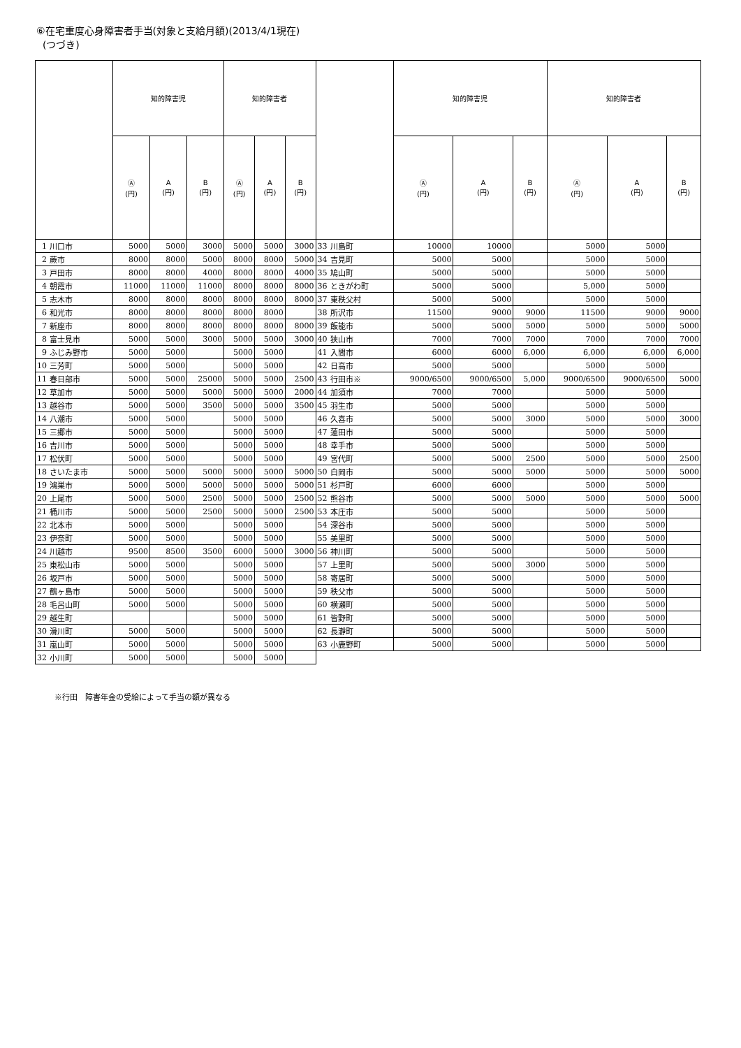⑥在宅重度心身障害者手当(対象と支給月額)(2013/4/1現在)
(つづき)
| | | 知的障害児 | | | 知的障害者 | | | | | 知的障害児 | | | 知的障害者 | | |
| --- | --- | --- | --- | --- | --- | --- | --- | --- | --- | --- | --- | --- | --- | --- | --- |
| | | Ⓐ (円) | A (円) | B (円) | Ⓐ (円) | A (円) | B (円) | | | Ⓐ (円) | A (円) | B (円) | Ⓐ (円) | A (円) | B (円) |
| 1 | 川口市 | 5000 | 5000 | 3000 | 5000 | 5000 | 3000 | 33 | 川島町 | 10000 | 10000 | | 5000 | 5000 | |
| 2 | 蕨市 | 8000 | 8000 | 5000 | 8000 | 8000 | 5000 | 34 | 吉見町 | 5000 | 5000 | | 5000 | 5000 | |
| 3 | 戸田市 | 8000 | 8000 | 4000 | 8000 | 8000 | 4000 | 35 | 鳩山町 | 5000 | 5000 | | 5000 | 5000 | |
| 4 | 朝霞市 | 11000 | 11000 | 11000 | 8000 | 8000 | 8000 | 36 | ときがわ町 | 5000 | 5000 | | 5,000 | 5000 | |
| 5 | 志木市 | 8000 | 8000 | 8000 | 8000 | 8000 | 8000 | 37 | 東秩父村 | 5000 | 5000 | | 5000 | 5000 | |
| 6 | 和光市 | 8000 | 8000 | 8000 | 8000 | 8000 | | 38 | 所沢市 | 11500 | 9000 | 9000 | 11500 | 9000 | 9000 |
| 7 | 新座市 | 8000 | 8000 | 8000 | 8000 | 8000 | 8000 | 39 | 飯能市 | 5000 | 5000 | 5000 | 5000 | 5000 | 5000 |
| 8 | 富士見市 | 5000 | 5000 | 3000 | 5000 | 5000 | 3000 | 40 | 狭山市 | 7000 | 7000 | 7000 | 7000 | 7000 | 7000 |
| 9 | ふじみ野市 | 5000 | 5000 | | 5000 | 5000 | | 41 | 入間市 | 6000 | 6000 | 6,000 | 6,000 | 6,000 | 6,000 |
| 10 | 三芳町 | 5000 | 5000 | | 5000 | 5000 | | 42 | 日高市 | 5000 | 5000 | | 5000 | 5000 | |
| 11 | 春日部市 | 5000 | 5000 | 25000 | 5000 | 5000 | 2500 | 43 | 行田市※ | 9000/6500 | 9000/6500 | 5,000 | 9000/6500 | 9000/6500 | 5000 |
| 12 | 草加市 | 5000 | 5000 | 5000 | 5000 | 5000 | 2000 | 44 | 加須市 | 7000 | 7000 | | 5000 | 5000 | |
| 13 | 越谷市 | 5000 | 5000 | 3500 | 5000 | 5000 | 3500 | 45 | 羽生市 | 5000 | 5000 | | 5000 | 5000 | |
| 14 | 八潮市 | 5000 | 5000 | | 5000 | 5000 | | 46 | 久喜市 | 5000 | 5000 | 3000 | 5000 | 5000 | 3000 |
| 15 | 三郷市 | 5000 | 5000 | | 5000 | 5000 | | 47 | 蓮田市 | 5000 | 5000 | | 5000 | 5000 | |
| 16 | 吉川市 | 5000 | 5000 | | 5000 | 5000 | | 48 | 幸手市 | 5000 | 5000 | | 5000 | 5000 | |
| 17 | 松伏町 | 5000 | 5000 | | 5000 | 5000 | | 49 | 宮代町 | 5000 | 5000 | 2500 | 5000 | 5000 | 2500 |
| 18 | さいたま市 | 5000 | 5000 | 5000 | 5000 | 5000 | 5000 | 50 | 白岡市 | 5000 | 5000 | 5000 | 5000 | 5000 | 5000 |
| 19 | 鴻巣市 | 5000 | 5000 | 5000 | 5000 | 5000 | 5000 | 51 | 杉戸町 | 6000 | 6000 | | 5000 | 5000 | |
| 20 | 上尾市 | 5000 | 5000 | 2500 | 5000 | 5000 | 2500 | 52 | 熊谷市 | 5000 | 5000 | 5000 | 5000 | 5000 | 5000 |
| 21 | 桶川市 | 5000 | 5000 | 2500 | 5000 | 5000 | 2500 | 53 | 本庄市 | 5000 | 5000 | | 5000 | 5000 | |
| 22 | 北本市 | 5000 | 5000 | | 5000 | 5000 | | 54 | 深谷市 | 5000 | 5000 | | 5000 | 5000 | |
| 23 | 伊奈町 | 5000 | 5000 | | 5000 | 5000 | | 55 | 美里町 | 5000 | 5000 | | 5000 | 5000 | |
| 24 | 川越市 | 9500 | 8500 | 3500 | 6000 | 5000 | 3000 | 56 | 神川町 | 5000 | 5000 | | 5000 | 5000 | |
| 25 | 東松山市 | 5000 | 5000 | | 5000 | 5000 | | 57 | 上里町 | 5000 | 5000 | 3000 | 5000 | 5000 | |
| 26 | 坂戸市 | 5000 | 5000 | | 5000 | 5000 | | 58 | 寄居町 | 5000 | 5000 | | 5000 | 5000 | |
| 27 | 鶴ヶ島市 | 5000 | 5000 | | 5000 | 5000 | | 59 | 秩父市 | 5000 | 5000 | | 5000 | 5000 | |
| 28 | 毛呂山町 | 5000 | 5000 | | 5000 | 5000 | | 60 | 横瀬町 | 5000 | 5000 | | 5000 | 5000 | |
| 29 | 越生町 | | | | 5000 | 5000 | | 61 | 皆野町 | 5000 | 5000 | | 5000 | 5000 | |
| 30 | 滑川町 | 5000 | 5000 | | 5000 | 5000 | | 62 | 長瀞町 | 5000 | 5000 | | 5000 | 5000 | |
| 31 | 嵐山町 | 5000 | 5000 | | 5000 | 5000 | | 63 | 小鹿野町 | 5000 | 5000 | | 5000 | 5000 | |
| 32 | 小川町 | 5000 | 5000 | | 5000 | 5000 | | | | | | | | | |
※行田　障害年金の受給によって手当の額が異なる